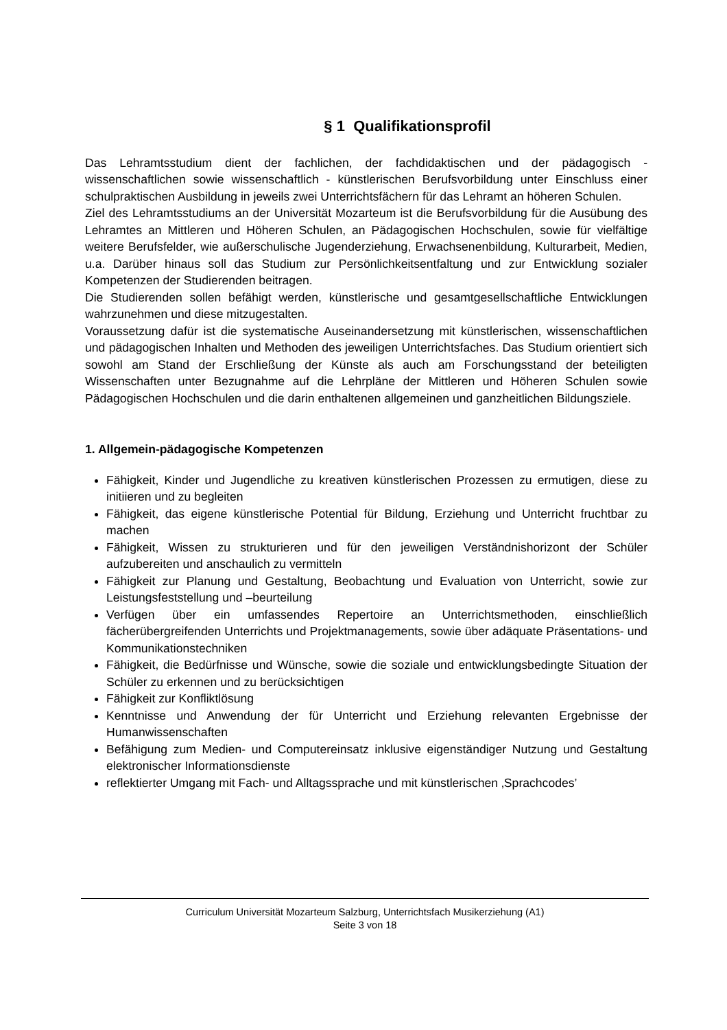§ 1 Qualifikationsprofil
Das Lehramtsstudium dient der fachlichen, der fachdidaktischen und der pädagogisch - wissenschaftlichen sowie wissenschaftlich - künstlerischen Berufsvorbildung unter Einschluss einer schulpraktischen Ausbildung in jeweils zwei Unterrichtsfächern für das Lehramt an höheren Schulen.
Ziel des Lehramtsstudiums an der Universität Mozarteum ist die Berufsvorbildung für die Ausübung des Lehramtes an Mittleren und Höheren Schulen, an Pädagogischen Hochschulen, sowie für vielfältige weitere Berufsfelder, wie außerschulische Jugenderziehung, Erwachsenenbildung, Kulturarbeit, Medien, u.a. Darüber hinaus soll das Studium zur Persönlichkeitsentfaltung und zur Entwicklung sozialer Kompetenzen der Studierenden beitragen.
Die Studierenden sollen befähigt werden, künstlerische und gesamtgesellschaftliche Entwicklungen wahrzunehmen und diese mitzugestalten.
Voraussetzung dafür ist die systematische Auseinandersetzung mit künstlerischen, wissenschaftlichen und pädagogischen Inhalten und Methoden des jeweiligen Unterrichtsfaches. Das Studium orientiert sich sowohl am Stand der Erschließung der Künste als auch am Forschungsstand der beteiligten Wissenschaften unter Bezugnahme auf die Lehrpläne der Mittleren und Höheren Schulen sowie Pädagogischen Hochschulen und die darin enthaltenen allgemeinen und ganzheitlichen Bildungsziele.
1. Allgemein-pädagogische Kompetenzen
Fähigkeit, Kinder und Jugendliche zu kreativen künstlerischen Prozessen zu ermutigen, diese zu initiieren und zu begleiten
Fähigkeit, das eigene künstlerische Potential für Bildung, Erziehung und Unterricht fruchtbar zu machen
Fähigkeit, Wissen zu strukturieren und für den jeweiligen Verständnishorizont der Schüler aufzubereiten und anschaulich zu vermitteln
Fähigkeit zur Planung und Gestaltung, Beobachtung und Evaluation von Unterricht, sowie zur Leistungsfeststellung und –beurteilung
Verfügen über ein umfassendes Repertoire an Unterrichtsmethoden, einschließlich fächerübergreifenden Unterrichts und Projektmanagements, sowie über adäquate Präsentations- und Kommunikationstechniken
Fähigkeit, die Bedürfnisse und Wünsche, sowie die soziale und entwicklungsbedingte Situation der Schüler zu erkennen und zu berücksichtigen
Fähigkeit zur Konfliktlösung
Kenntnisse und Anwendung der für Unterricht und Erziehung relevanten Ergebnisse der Humanwissenschaften
Befähigung zum Medien- und Computereinsatz inklusive eigenständiger Nutzung und Gestaltung elektronischer Informationsdienste
reflektierter Umgang mit Fach- und Alltagssprache und mit künstlerischen ‚Sprachcodes’
Curriculum Universität Mozarteum Salzburg, Unterrichtsfach Musikerziehung (A1)
Seite 3 von 18